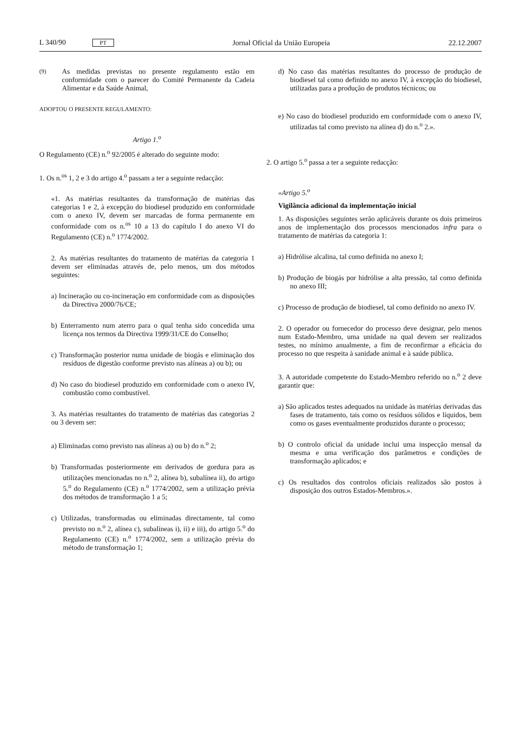L 340/90 PT Jornal Oficial da União Europeia 22.12.2007
(9)
As medidas previstas no presente regulamento estão em conformidade com o parecer do Comité Permanente da Cadeia Alimentar e da Saúde Animal,
ADOPTOU O PRESENTE REGULAMENTO:
Artigo 1.<sup>o</sup>
O Regulamento (CE) n.<sup>o</sup> 92/2005 é alterado do seguinte modo:
1. Os n.<sup>os</sup> 1, 2 e 3 do artigo 4.<sup>o</sup> passam a ter a seguinte redacção:
«1. As matérias resultantes da transformação de matérias das categorias 1 e 2, à excepção do biodiesel produzido em conformidade com o anexo IV, devem ser marcadas de forma permanente em conformidade com os n.<sup>os</sup> 10 a 13 do capítulo I do anexo VI do Regulamento (CE) n.<sup>o</sup> 1774/2002.
2. As matérias resultantes do tratamento de matérias da categoria 1 devem ser eliminadas através de, pelo menos, um dos métodos seguintes:
a) Incineração ou co-incineração em conformidade com as disposições da Directiva 2000/76/CE;
b) Enterramento num aterro para o qual tenha sido concedida uma licença nos termos da Directiva 1999/31/CE do Conselho;
c) Transformação posterior numa unidade de biogás e eliminação dos resíduos de digestão conforme previsto nas alíneas a) ou b); ou
d) No caso do biodiesel produzido em conformidade com o anexo IV, combustão como combustível.
3. As matérias resultantes do tratamento de matérias das categorias 2 ou 3 devem ser:
a) Eliminadas como previsto nas alíneas a) ou b) do n.<sup>o</sup> 2;
b) Transformadas posteriormente em derivados de gordura para as utilizações mencionadas no n.<sup>o</sup> 2, alínea b), subalínea ii), do artigo 5.<sup>o</sup> do Regulamento (CE) n.<sup>o</sup> 1774/2002, sem a utilização prévia dos métodos de transformação 1 a 5;
c) Utilizadas, transformadas ou eliminadas directamente, tal como previsto no n.<sup>o</sup> 2, alínea c), subalíneas i), ii) e iii), do artigo 5.<sup>o</sup> do Regulamento (CE) n.<sup>o</sup> 1774/2002, sem a utilização prévia do método de transformação 1;
d) No caso das matérias resultantes do processo de produção de biodiesel tal como definido no anexo IV, à excepção do biodiesel, utilizadas para a produção de produtos técnicos; ou
e) No caso do biodiesel produzido em conformidade com o anexo IV, utilizadas tal como previsto na alínea d) do n.<sup>o</sup> 2.».
2. O artigo 5.<sup>o</sup> passa a ter a seguinte redacção:
«Artigo 5.<sup>o</sup>
Vigilância adicional da implementação inicial
1. As disposições seguintes serão aplicáveis durante os dois primeiros anos de implementação dos processos mencionados infra para o tratamento de matérias da categoria 1:
a) Hidrólise alcalina, tal como definida no anexo I;
b) Produção de biogás por hidrólise a alta pressão, tal como definida no anexo III;
c) Processo de produção de biodiesel, tal como definido no anexo IV.
2. O operador ou fornecedor do processo deve designar, pelo menos num Estado-Membro, uma unidade na qual devem ser realizados testes, no mínimo anualmente, a fim de reconfirmar a eficácia do processo no que respeita à sanidade animal e à saúde pública.
3. A autoridade competente do Estado-Membro referido no n.<sup>o</sup> 2 deve garantir que:
a) São aplicados testes adequados na unidade às matérias derivadas das fases de tratamento, tais como os resíduos sólidos e líquidos, bem como os gases eventualmente produzidos durante o processo;
b) O controlo oficial da unidade inclui uma inspecção mensal da mesma e uma verificação dos parâmetros e condições de transformação aplicados; e
c) Os resultados dos controlos oficiais realizados são postos à disposição dos outros Estados-Membros.».